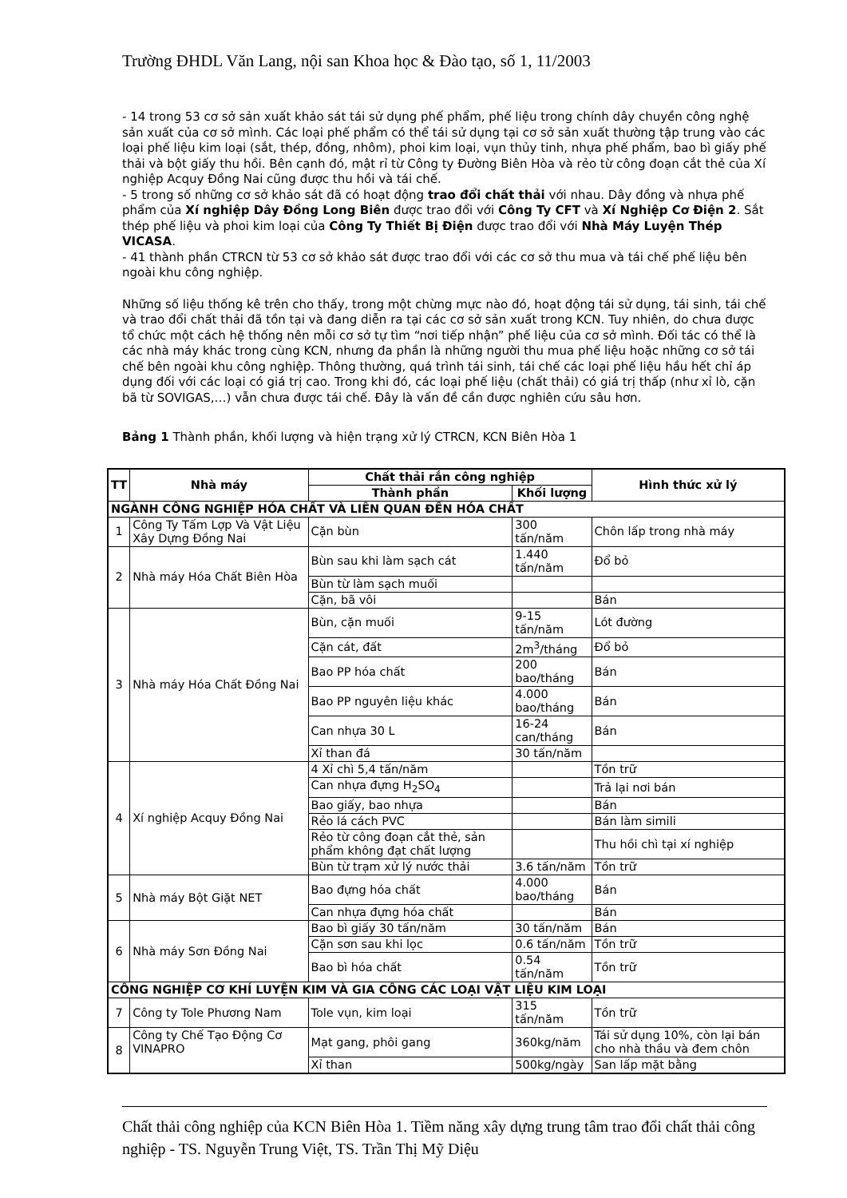Trường ĐHDL Văn Lang, nội san Khoa học & Đào tạo, số 1, 11/2003
- 14 trong 53 cơ sở sản xuất khảo sát tái sử dụng phế phẩm, phế liệu trong chính dây chuyền công nghệ sản xuất của cơ sở mình. Các loại phế phẩm có thể tái sử dụng tại cơ sở sản xuất thường tập trung vào các loại phế liệu kim loại (sắt, thép, đồng, nhôm), phoi kim loại, vụn thủy tinh, nhựa phế phẩm, bao bì giấy phế thải và bột giấy thu hồi. Bên cạnh đó, mật rỉ từ Công ty Đường Biên Hòa và rẻo từ công đoạn cắt thẻ của Xí nghiệp Acquy Đồng Nai cũng được thu hồi và tái chế.
- 5 trong số những cơ sở khảo sát đã có hoạt động trao đổi chất thải với nhau. Dây đồng và nhựa phế phẩm của Xí nghiệp Dây Đồng Long Biên được trao đổi với Công Ty CFT và Xí Nghiệp Cơ Điện 2. Sắt thép phế liệu và phoi kim loại của Công Ty Thiết Bị Điện được trao đổi với Nhà Máy Luyện Thép VICASA.
- 41 thành phần CTRCN từ 53 cơ sở khảo sát được trao đổi với các cơ sở thu mua và tái chế phế liệu bên ngoài khu công nghiệp.
Những số liệu thống kê trên cho thấy, trong một chừng mực nào đó, hoạt động tái sử dụng, tái sinh, tái chế và trao đổi chất thải đã tồn tại và đang diễn ra tại các cơ sở sản xuất trong KCN. Tuy nhiên, do chưa được tổ chức một cách hệ thống nên mỗi cơ sở tự tìm “nơi tiếp nhận” phế liệu của cơ sở mình. Đối tác có thể là các nhà máy khác trong cùng KCN, nhưng đa phần là những người thu mua phế liệu hoặc những cơ sở tái chế bên ngoài khu công nghiệp. Thông thường, quá trình tái sinh, tái chế các loại phế liệu hầu hết chỉ áp dụng đối với các loại có giá trị cao. Trong khi đó, các loại phế liệu (chất thải) có giá trị thấp (như xỉ lò, cặn bã từ SOVIGAS,…) vẫn chưa được tái chế. Đây là vấn đề cần được nghiên cứu sâu hơn.
Bảng 1 Thành phần, khối lượng và hiện trạng xử lý CTRCN, KCN Biên Hòa 1
| TT | Nhà máy | Chất thải rắn công nghiệp | | Hình thức xử lý |
| --- | --- | --- | --- | --- |
| | | Thành phần | Khối lượng | |
| NGÀNH CÔNG NGHIỆP HÓA CHẤT VÀ LIÊN QUAN ĐẾN HÓA CHẤT | | | | |
| 1 | Công Ty Tấm Lợp Và Vật Liệu Xây Dựng Đồng Nai | Cặn bùn | 300 tấn/năm | Chôn lấp trong nhà máy |
| 2 | Nhà máy Hóa Chất Biên Hòa | Bùn sau khi làm sạch cát | 1.440 tấn/năm | Đổ bỏ |
| | | Bùn từ làm sạch muối | | |
| | | Cặn, bã vôi | | Bán |
| 3 | Nhà máy Hóa Chất Đồng Nai | Bùn, cặn muối | 9-15 tấn/năm | Lót đường |
| | | Cặn cát, đất | 2m<sup>3</sup>/tháng | Đổ bỏ |
| | | Bao PP hóa chất | 200 bao/tháng | Bán |
| | | Bao PP nguyên liệu khác | 4.000 bao/tháng | Bán |
| | | Can nhựa 30 L | 16-24 can/tháng | Bán |
| | | Xỉ than đá | 30 tấn/năm | |
| 4 | Xí nghiệp Acquy Đồng Nai | 4 Xỉ chì 5,4 tấn/năm | | Tồn trữ |
| | | Can nhựa đựng H<sub>2</sub>SO<sub>4</sub> | | Trả lại nơi bán |
| | | Bao giấy, bao nhựa | | Bán |
| | | Rẻo lá cách PVC | | Bán làm simili |
| | | Rẻo từ công đoạn cắt thẻ, sản phẩm không đạt chất lượng | | Thu hồi chì tại xí nghiệp |
| | | Bùn từ trạm xử lý nước thải | 3.6 tấn/năm | Tồn trữ |
| 5 | Nhà máy Bột Giặt NET | Bao đựng hóa chất | 4.000 bao/tháng | Bán |
| | | Can nhựa đựng hóa chất | | Bán |
| 6 | Nhà máy Sơn Đồng Nai | Bao bì giấy 30 tấn/năm | 30 tấn/năm | Bán |
| | | Cặn sơn sau khi lọc | 0.6 tấn/năm | Tồn trữ |
| | | Bao bì hóa chất | 0.54 tấn/năm | Tồn trữ |
| CÔNG NGHIỆP CƠ KHÍ LUYỆN KIM VÀ GIA CÔNG CÁC LOẠI VẬT LIỆU KIM LOẠI | | | | |
| 7 | Công ty Tole Phương Nam | Tole vụn, kim loại | 315 tấn/năm | Tồn trữ |
| 8 | Công ty Chế Tạo Động Cơ VINAPRO | Mạt gang, phôi gang | 360kg/năm | Tái sử dụng 10%, còn lại bán cho nhà thầu và đem chôn |
| | | Xỉ than | 500kg/ngày | San lấp mặt bằng |
Chất thải công nghiệp của KCN Biên Hòa 1. Tiềm năng xây dựng trung tâm trao đổi chất thải công nghiệp - TS. Nguyễn Trung Việt, TS. Trần Thị Mỹ Diệu